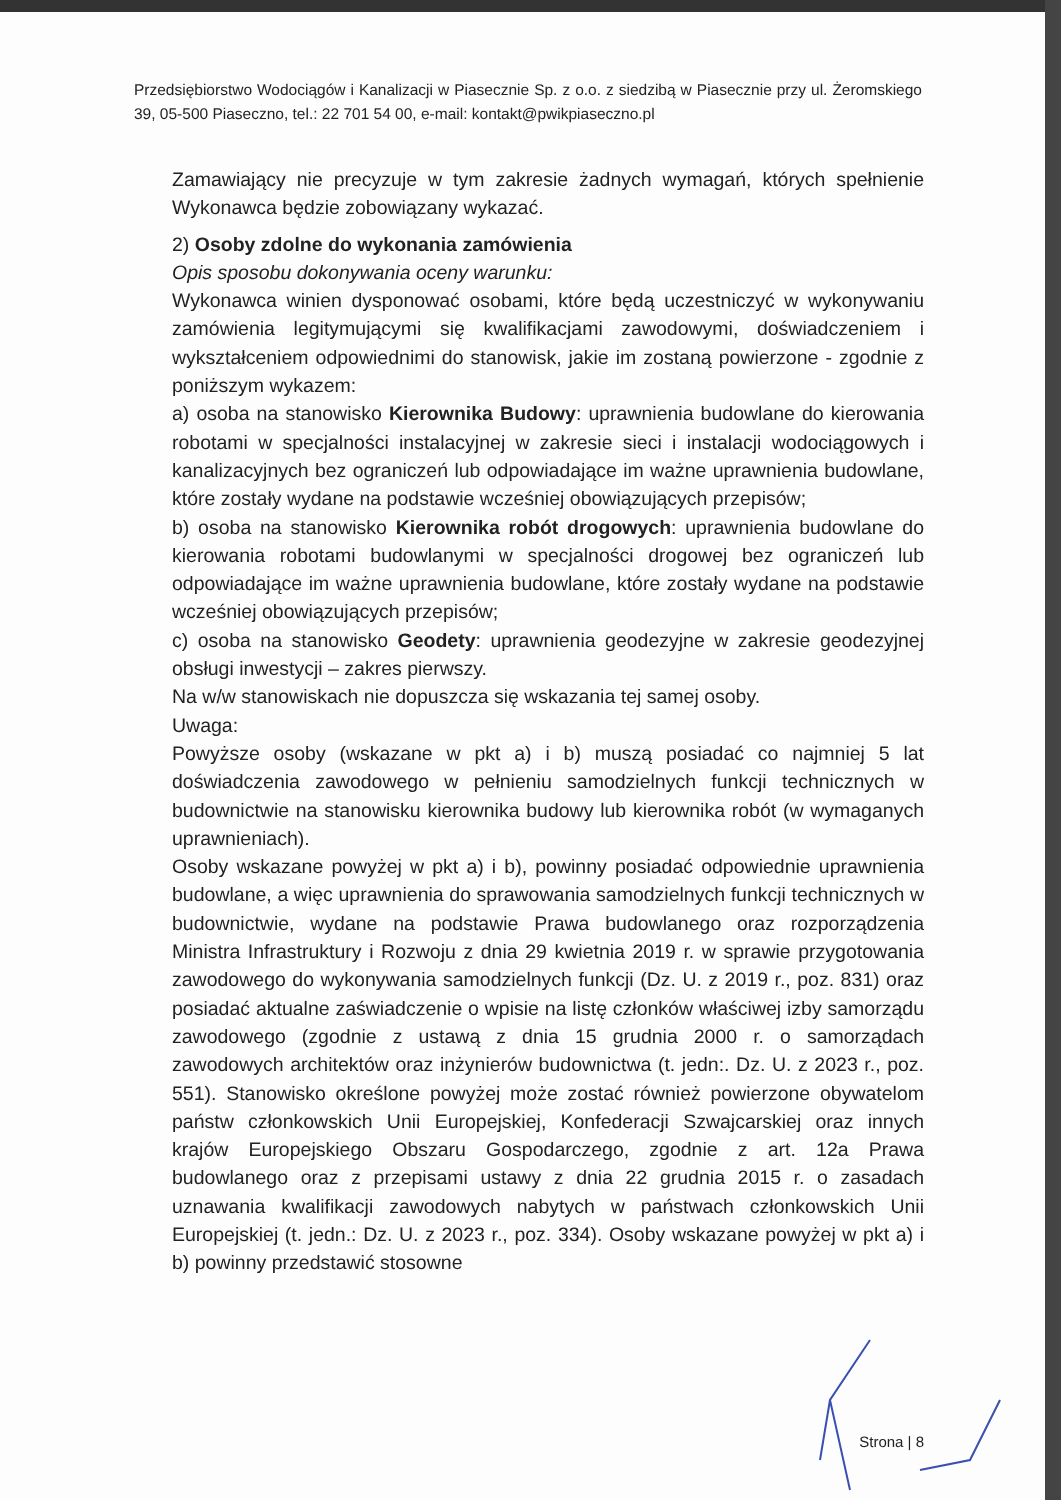Przedsiębiorstwo Wodociągów i Kanalizacji w Piasecznie Sp. z o.o. z siedzibą w Piasecznie przy ul. Żeromskiego 39, 05-500 Piaseczno, tel.: 22 701 54 00, e-mail: kontakt@pwikpiaseczno.pl
Zamawiający nie precyzuje w tym zakresie żadnych wymagań, których spełnienie Wykonawca będzie zobowiązany wykazać.
2) Osoby zdolne do wykonania zamówienia
Opis sposobu dokonywania oceny warunku:
Wykonawca winien dysponować osobami, które będą uczestniczyć w wykonywaniu zamówienia legitymującymi się kwalifikacjami zawodowymi, doświadczeniem i wykształceniem odpowiednimi do stanowisk, jakie im zostaną powierzone - zgodnie z poniższym wykazem:
a) osoba na stanowisko Kierownika Budowy: uprawnienia budowlane do kierowania robotami w specjalności instalacyjnej w zakresie sieci i instalacji wodociągowych i kanalizacyjnych bez ograniczeń lub odpowiadające im ważne uprawnienia budowlane, które zostały wydane na podstawie wcześniej obowiązujących przepisów;
b) osoba na stanowisko Kierownika robót drogowych: uprawnienia budowlane do kierowania robotami budowlanymi w specjalności drogowej bez ograniczeń lub odpowiadające im ważne uprawnienia budowlane, które zostały wydane na podstawie wcześniej obowiązujących przepisów;
c) osoba na stanowisko Geodety: uprawnienia geodezyjne w zakresie geodezyjnej obsługi inwestycji – zakres pierwszy.
Na w/w stanowiskach nie dopuszcza się wskazania tej samej osoby.
Uwaga:
Powyższe osoby (wskazane w pkt a) i b) muszą posiadać co najmniej 5 lat doświadczenia zawodowego w pełnieniu samodzielnych funkcji technicznych w budownictwie na stanowisku kierownika budowy lub kierownika robót (w wymaganych uprawnieniach).
Osoby wskazane powyżej w pkt a) i b), powinny posiadać odpowiednie uprawnienia budowlane, a więc uprawnienia do sprawowania samodzielnych funkcji technicznych w budownictwie, wydane na podstawie Prawa budowlanego oraz rozporządzenia Ministra Infrastruktury i Rozwoju z dnia 29 kwietnia 2019 r. w sprawie przygotowania zawodowego do wykonywania samodzielnych funkcji (Dz. U. z 2019 r., poz. 831) oraz posiadać aktualne zaświadczenie o wpisie na listę członków właściwej izby samorządu zawodowego (zgodnie z ustawą z dnia 15 grudnia 2000 r. o samorządach zawodowych architektów oraz inżynierów budownictwa (t. jedn:. Dz. U. z 2023 r., poz. 551). Stanowisko określone powyżej może zostać również powierzone obywatelom państw członkowskich Unii Europejskiej, Konfederacji Szwajcarskiej oraz innych krajów Europejskiego Obszaru Gospodarczego, zgodnie z art. 12a Prawa budowlanego oraz z przepisami ustawy z dnia 22 grudnia 2015 r. o zasadach uznawania kwalifikacji zawodowych nabytych w państwach członkowskich Unii Europejskiej (t. jedn.: Dz. U. z 2023 r., poz. 334). Osoby wskazane powyżej w pkt a) i b) powinny przedstawić stosowne
Strona | 8